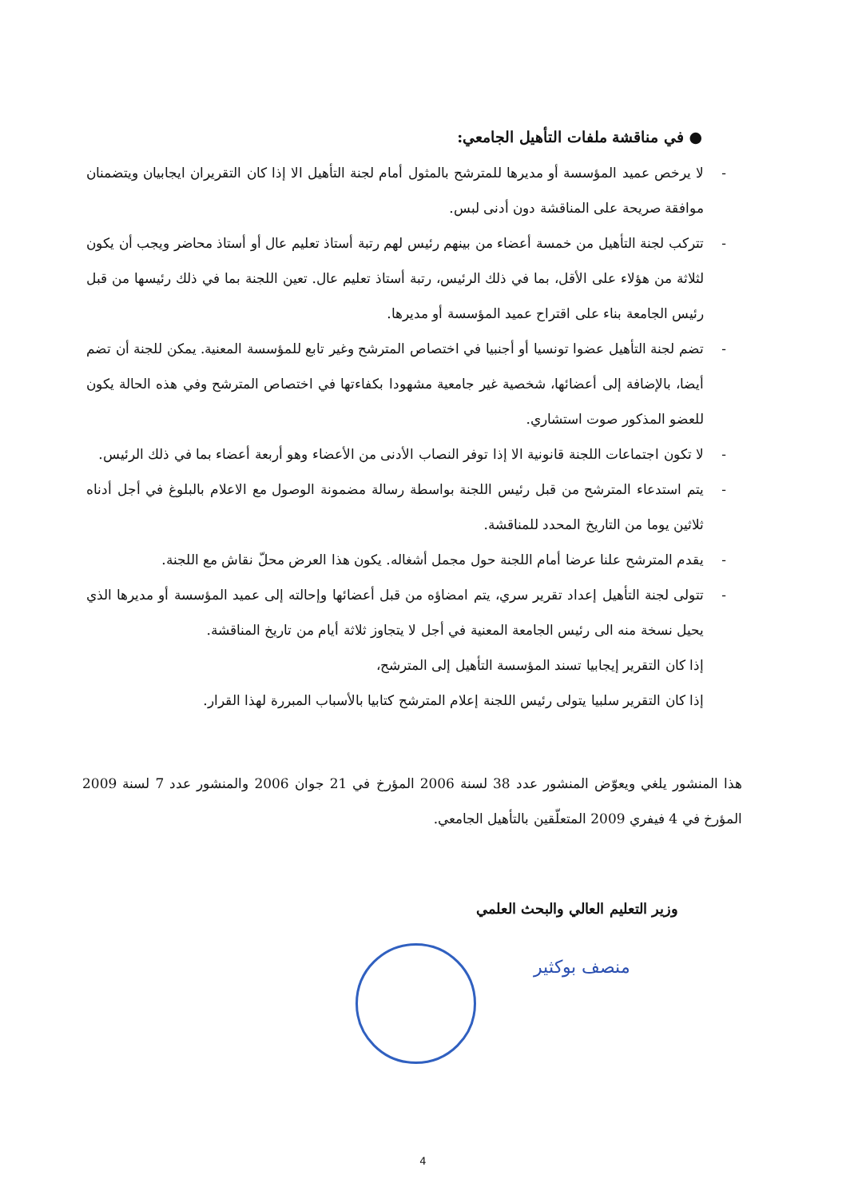● في مناقشة ملفات التأهيل الجامعي:
- لا يرخص عميد المؤسسة أو مديرها للمترشح بالمثول أمام لجنة التأهيل الا إذا كان التقريران ايجابيان ويتضمنان موافقة صريحة على المناقشة دون أدنى لبس.
- تتركب لجنة التأهيل من خمسة أعضاء من بينهم رئيس لهم رتبة أستاذ تعليم عال أو أستاذ محاضر ويجب أن يكون لثلاثة من هؤلاء على الأقل، بما في ذلك الرئيس، رتبة أستاذ تعليم عال. تعين اللجنة بما في ذلك رئيسها من قبل رئيس الجامعة بناء على اقتراح عميد المؤسسة أو مديرها.
- تضم لجنة التأهيل عضوا تونسيا أو أجنبيا في اختصاص المترشح وغير تابع للمؤسسة المعنية. يمكن للجنة أن تضم أيضا، بالإضافة إلى أعضائها، شخصية غير جامعية مشهودا بكفاءتها في اختصاص المترشح وفي هذه الحالة يكون للعضو المذكور صوت استشاري.
- لا تكون اجتماعات اللجنة قانونية الا إذا توفر النصاب الأدنى من الأعضاء وهو أربعة أعضاء بما في ذلك الرئيس.
- يتم استدعاء المترشح من قبل رئيس اللجنة بواسطة رسالة مضمونة الوصول مع الاعلام بالبلوغ في أجل أدناه ثلاثين يوما من التاريخ المحدد للمناقشة.
- يقدم المترشح علنا عرضا أمام اللجنة حول مجمل أشغاله. يكون هذا العرض محلّ نقاش مع اللجنة.
- تتولى لجنة التأهيل إعداد تقرير سري، يتم امضاؤه من قبل أعضائها وإحالته إلى عميد المؤسسة أو مديرها الذي يحيل نسخة منه الى رئيس الجامعة المعنية في أجل لا يتجاوز ثلاثة أيام من تاريخ المناقشة.
إذا كان التقرير إيجابيا تسند المؤسسة التأهيل إلى المترشح،
إذا كان التقرير سلبيا يتولى رئيس اللجنة إعلام المترشح كتابيا بالأسباب المبررة لهذا القرار.
هذا المنشور يلغي ويعوّض المنشور عدد 38 لسنة 2006 المؤرخ في 21 جوان 2006 والمنشور عدد 7 لسنة 2009 المؤرخ في 4 فيفري 2009 المتعلّقين بالتأهيل الجامعي.
وزير التعليم العالي والبحث العلمي
منصف بوكثير
4